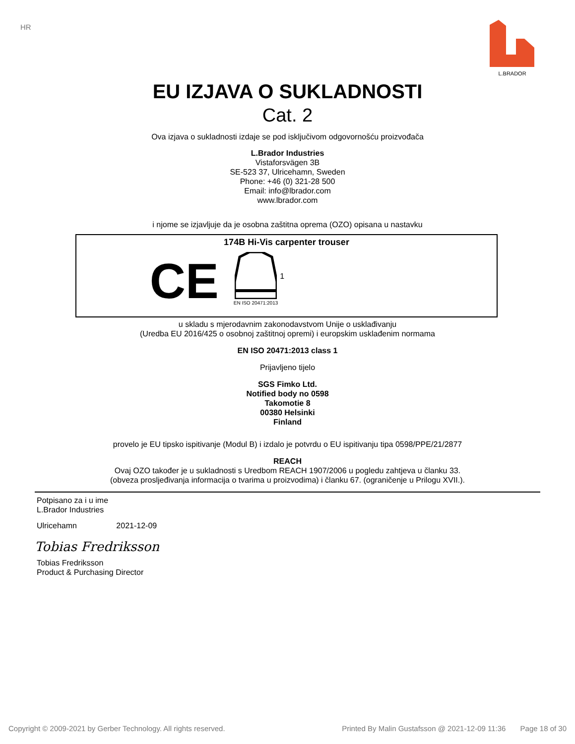HR L.BRADOR
EU IZJAVA O SUKLADNOSTI
Cat. 2
Ova izjava o sukladnosti izdaje se pod isključivom odgovornošću proizvođača
L.Brador Industries
Vistaforsvägen 3B
SE-523 37, Ulricehamn, Sweden
Phone: +46 (0) 321-28 500
Email: info@lbrador.com
www.lbrador.com
i njome se izjavljuje da je osobna zaštitna oprema (OZO) opisana u nastavku
174B Hi-Vis carpenter trouser
CE
EN ISO 20471:2013
1
u skladu s mjerodavnim zakonodavstvom Unije o usklađivanju
(Uredba EU 2016/425 o osobnoj zaštitnoj opremi) i europskim usklađenim normama
EN ISO 20471:2013 class 1
Prijavljeno tijelo
SGS Fimko Ltd.
Notified body no 0598
Takomotie 8
00380 Helsinki
Finland
provelo je EU tipsko ispitivanje (Modul B) i izdalo je potvrdu o EU ispitivanju tipa 0598/PPE/21/2877
REACH
Ovaj OZO također je u sukladnosti s Uredbom REACH 1907/2006 u pogledu zahtjeva u članku 33.
(obveza prosljeđivanja informacija o tvarima u proizvodima) i članku 67. (ograničenje u Prilogu XVII.).
Potpisano za i u ime
L.Brador Industries
Ulricehamn 2021-12-09
Tobias Fredriksson
Tobias Fredriksson
Product & Purchasing Director
Copyright © 2009-2021 by Gerber Technology. All rights reserved. Printed By Malin Gustafsson @ 2021-12-09 11:36 Page 18 of 30